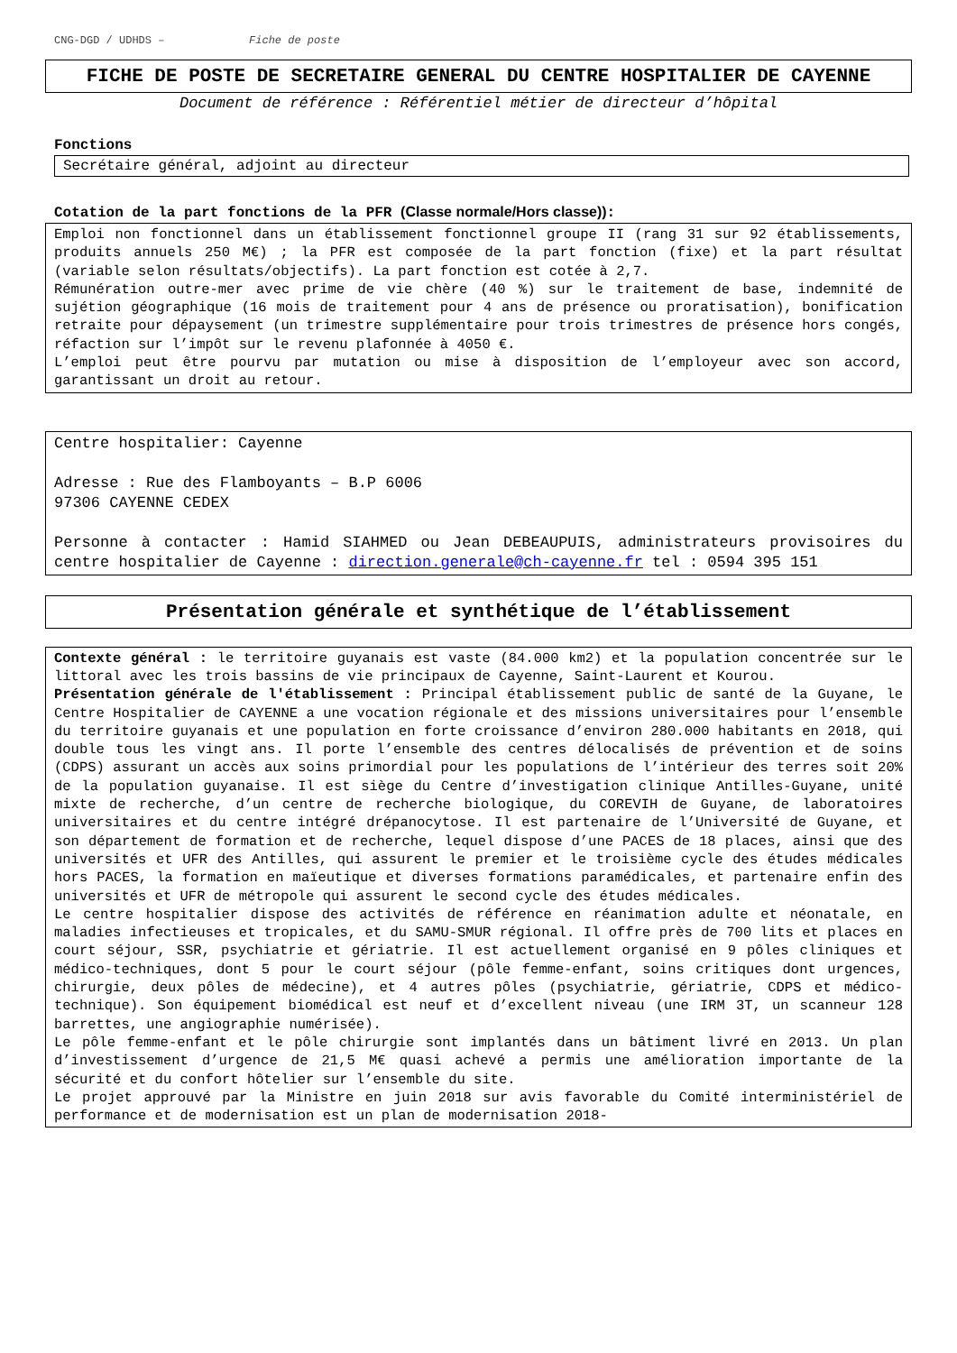CNG-DGD / UDHDS – Fiche de poste
FICHE DE POSTE DE SECRETAIRE GENERAL DU CENTRE HOSPITALIER DE CAYENNE
Document de référence : Référentiel métier de directeur d’hôpital
Fonctions
Secrétaire général, adjoint au directeur
Cotation de la part fonctions de la PFR (Classe normale/Hors classe)):
Emploi non fonctionnel dans un établissement fonctionnel groupe II (rang 31 sur 92 établissements, produits annuels 250 M€) ; la PFR est composée de la part fonction (fixe) et la part résultat (variable selon résultats/objectifs). La part fonction est cotée à 2,7.
Rémunération outre-mer avec prime de vie chère (40 %) sur le traitement de base, indemnité de sujétion géographique (16 mois de traitement pour 4 ans de présence ou proratisation), bonification retraite pour dépaysement (un trimestre supplémentaire pour trois trimestres de présence hors congés, réfaction sur l’impôt sur le revenu plafonnée à 4050 €.
L’emploi peut être pourvu par mutation ou mise à disposition de l’employeur avec son accord, garantissant un droit au retour.
Centre hospitalier: Cayenne
Adresse : Rue des Flamboyants – B.P 6006
97306 CAYENNE CEDEX
Personne à contacter : Hamid SIAHMED ou Jean DEBEAUPUIS, administrateurs provisoires du centre hospitalier de Cayenne : direction.generale@ch-cayenne.fr tel : 0594 395 151
Présentation générale et synthétique de l’établissement
Contexte général : le territoire guyanais est vaste (84.000 km2) et la population concentrée sur le littoral avec les trois bassins de vie principaux de Cayenne, Saint-Laurent et Kourou.
Présentation générale de l'établissement : Principal établissement public de santé de la Guyane, le Centre Hospitalier de CAYENNE a une vocation régionale et des missions universitaires pour l’ensemble du territoire guyanais et une population en forte croissance d’environ 280.000 habitants en 2018, qui double tous les vingt ans. Il porte l’ensemble des centres délocalisés de prévention et de soins (CDPS) assurant un accès aux soins primordial pour les populations de l’intérieur des terres soit 20% de la population guyanaise. Il est siège du Centre d’investigation clinique Antilles-Guyane, unité mixte de recherche, d’un centre de recherche biologique, du COREVIH de Guyane, de laboratoires universitaires et du centre intégré drépanocytose. Il est partenaire de l’Université de Guyane, et son département de formation et de recherche, lequel dispose d’une PACES de 18 places, ainsi que des universités et UFR des Antilles, qui assurent le premier et le troisième cycle des études médicales hors PACES, la formation en maïeutique et diverses formations paramédicales, et partenaire enfin des universités et UFR de métropole qui assurent le second cycle des études médicales.
Le centre hospitalier dispose des activités de référence en réanimation adulte et néonatale, en maladies infectieuses et tropicales, et du SAMU-SMUR régional. Il offre près de 700 lits et places en court séjour, SSR, psychiatrie et gériatrie. Il est actuellement organisé en 9 pôles cliniques et médico-techniques, dont 5 pour le court séjour (pôle femme-enfant, soins critiques dont urgences, chirurgie, deux pôles de médecine), et 4 autres pôles (psychiatrie, gériatrie, CDPS et médico-technique). Son équipement biomédical est neuf et d’excellent niveau (une IRM 3T, un scanneur 128 barrettes, une angiographie numérisée).
Le pôle femme-enfant et le pôle chirurgie sont implantés dans un bâtiment livré en 2013. Un plan d’investissement d’urgence de 21,5 M€ quasi achevé a permis une amélioration importante de la sécurité et du confort hôtelier sur l’ensemble du site.
Le projet approuvé par la Ministre en juin 2018 sur avis favorable du Comité interministériel de performance et de modernisation est un plan de modernisation 2018-